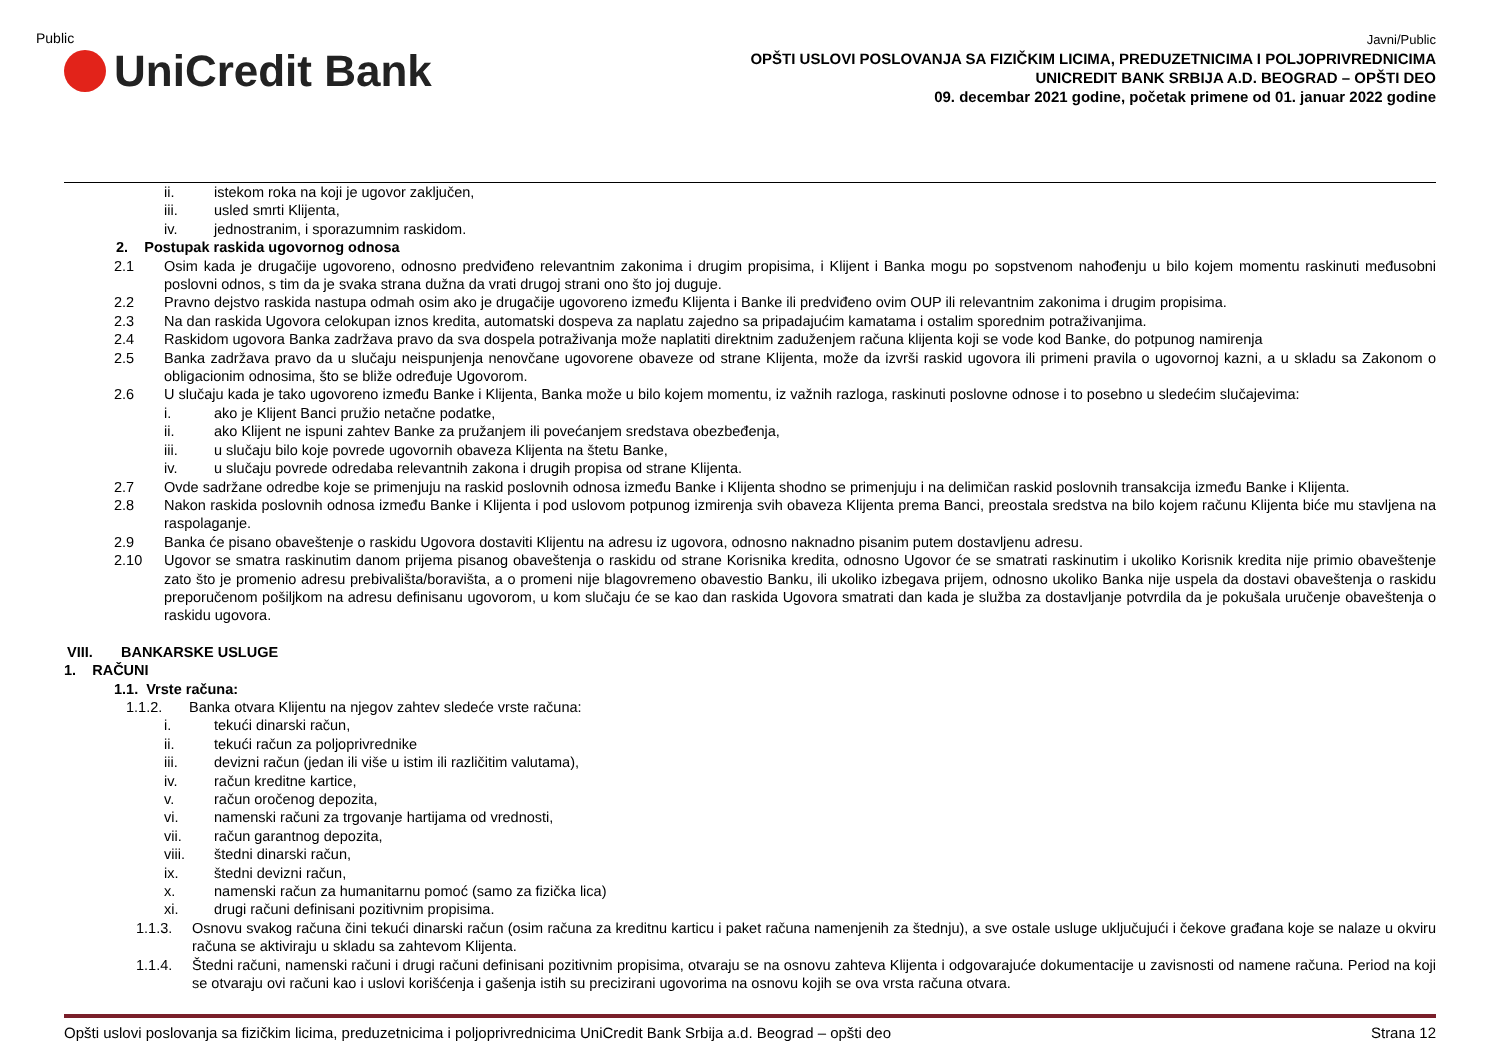Public
UniCredit Bank
Javni/Public
OPŠTI USLOVI POSLOVANJA SA FIZIČKIM LICIMA, PREDUZETNICIMA I POLJOPRIVREDNICIMA
UNICREDIT BANK SRBIJA A.D. BEOGRAD – OPŠTI DEO
09. decembar 2021 godine, početak primene od 01. januar 2022 godine
ii. istekom roka na koji je ugovor zaključen,
iii. usled smrti Klijenta,
iv. jednostranim, i sporazumnim raskidom.
2. Postupak raskida ugovornog odnosa
2.1 Osim kada je drugačije ugovoreno, odnosno predviđeno relevantnim zakonima i drugim propisima, i Klijent i Banka mogu po sopstvenom nahođenju u bilo kojem momentu raskinuti međusobni poslovni odnos, s tim da je svaka strana dužna da vrati drugoj strani ono što joj duguje.
2.2 Pravno dejstvo raskida nastupa odmah osim ako je drugačije ugovoreno između Klijenta i Banke ili predviđeno ovim OUP ili relevantnim zakonima i drugim propisima.
2.3 Na dan raskida Ugovora celokupan iznos kredita, automatski dospeva za naplatu zajedno sa pripadajućim kamatama i ostalim sporednim potraživanjima.
2.4 Raskidom ugovora Banka zadržava pravo da sva dospela potraživanja može naplatiti direktnim zaduženjem računa klijenta koji se vode kod Banke, do potpunog namirenja
2.5 Banka zadržava pravo da u slučaju neispunjenja nenovčane ugovorene obaveze od strane Klijenta, može da izvrši raskid ugovora ili primeni pravila o ugovornoj kazni, a u skladu sa Zakonom o obligacionim odnosima, što se bliže određuje Ugovorom.
2.6 U slučaju kada je tako ugovoreno između Banke i Klijenta, Banka može u bilo kojem momentu, iz važnih razloga, raskinuti poslovne odnose i to posebno u sledećim slučajevima:
i. ako je Klijent Banci pružio netačne podatke,
ii. ako Klijent ne ispuni zahtev Banke za pružanjem ili povećanjem sredstava obezbeđenja,
iii. u slučaju bilo koje povrede ugovornih obaveza Klijenta na štetu Banke,
iv. u slučaju povrede odredaba relevantnih zakona i drugih propisa od strane Klijenta.
2.7 Ovde sadržane odredbe koje se primenjuju na raskid poslovnih odnosa između Banke i Klijenta shodno se primenjuju i na delimičan raskid poslovnih transakcija između Banke i Klijenta.
2.8 Nakon raskida poslovnih odnosa između Banke i Klijenta i pod uslovom potpunog izmirenja svih obaveza Klijenta prema Banci, preostala sredstva na bilo kojem računu Klijenta biće mu stavljena na raspolaganje.
2.9 Banka će pisano obaveštenje o raskidu Ugovora dostaviti Klijentu na adresu iz ugovora, odnosno naknadno pisanim putem dostavljenu adresu.
2.10 Ugovor se smatra raskinutim danom prijema pisanog obaveštenja o raskidu od strane Korisnika kredita, odnosno Ugovor će se smatrati raskinutim i ukoliko Korisnik kredita nije primio obaveštenje zato što je promenio adresu prebivališta/boravišta, a o promeni nije blagovremeno obavestio Banku, ili ukoliko izbegava prijem, odnosno ukoliko Banka nije uspela da dostavi obaveštenja o raskidu preporučenom pošiljkom na adresu definisanu ugovorom, u kom slučaju će se kao dan raskida Ugovora smatrati dan kada je služba za dostavljanje potvrdila da je pokušala uručenje obaveštenja o raskidu ugovora.
VIII. BANKARSKE USLUGE
1. RAČUNI
1.1. Vrste računa:
1.1.2. Banka otvara Klijentu na njegov zahtev sledeće vrste računa:
i. tekući dinarski račun,
ii. tekući račun za poljoprivrednike
iii. devizni račun (jedan ili više u istim ili različitim valutama),
iv. račun kreditne kartice,
v. račun oročenog depozita,
vi. namenski računi za trgovanje hartijama od vrednosti,
vii. račun garantnog depozita,
viii. štedni dinarski račun,
ix. štedni devizni račun,
x. namenski račun za humanitarnu pomoć (samo za fizička lica)
xi. drugi računi definisani pozitivnim propisima.
1.1.3. Osnovu svakog računa čini tekući dinarski račun (osim računa za kreditnu karticu i paket računa namenjenih za štednju), a sve ostale usluge uključujući i čekove građana koje se nalaze u okviru računa se aktiviraju u skladu sa zahtevom Klijenta.
1.1.4. Štedni računi, namenski računi i drugi računi definisani pozitivnim propisima, otvaraju se na osnovu zahteva Klijenta i odgovarajuće dokumentacije u zavisnosti od namene računa. Period na koji se otvaraju ovi računi kao i uslovi korišćenja i gašenja istih su precizirani ugovorima na osnovu kojih se ova vrsta računa otvara.
Opšti uslovi poslovanja sa fizičkim licima, preduzetnicima i poljoprivrednicima UniCredit Bank Srbija a.d. Beograd – opšti deo Strana 12